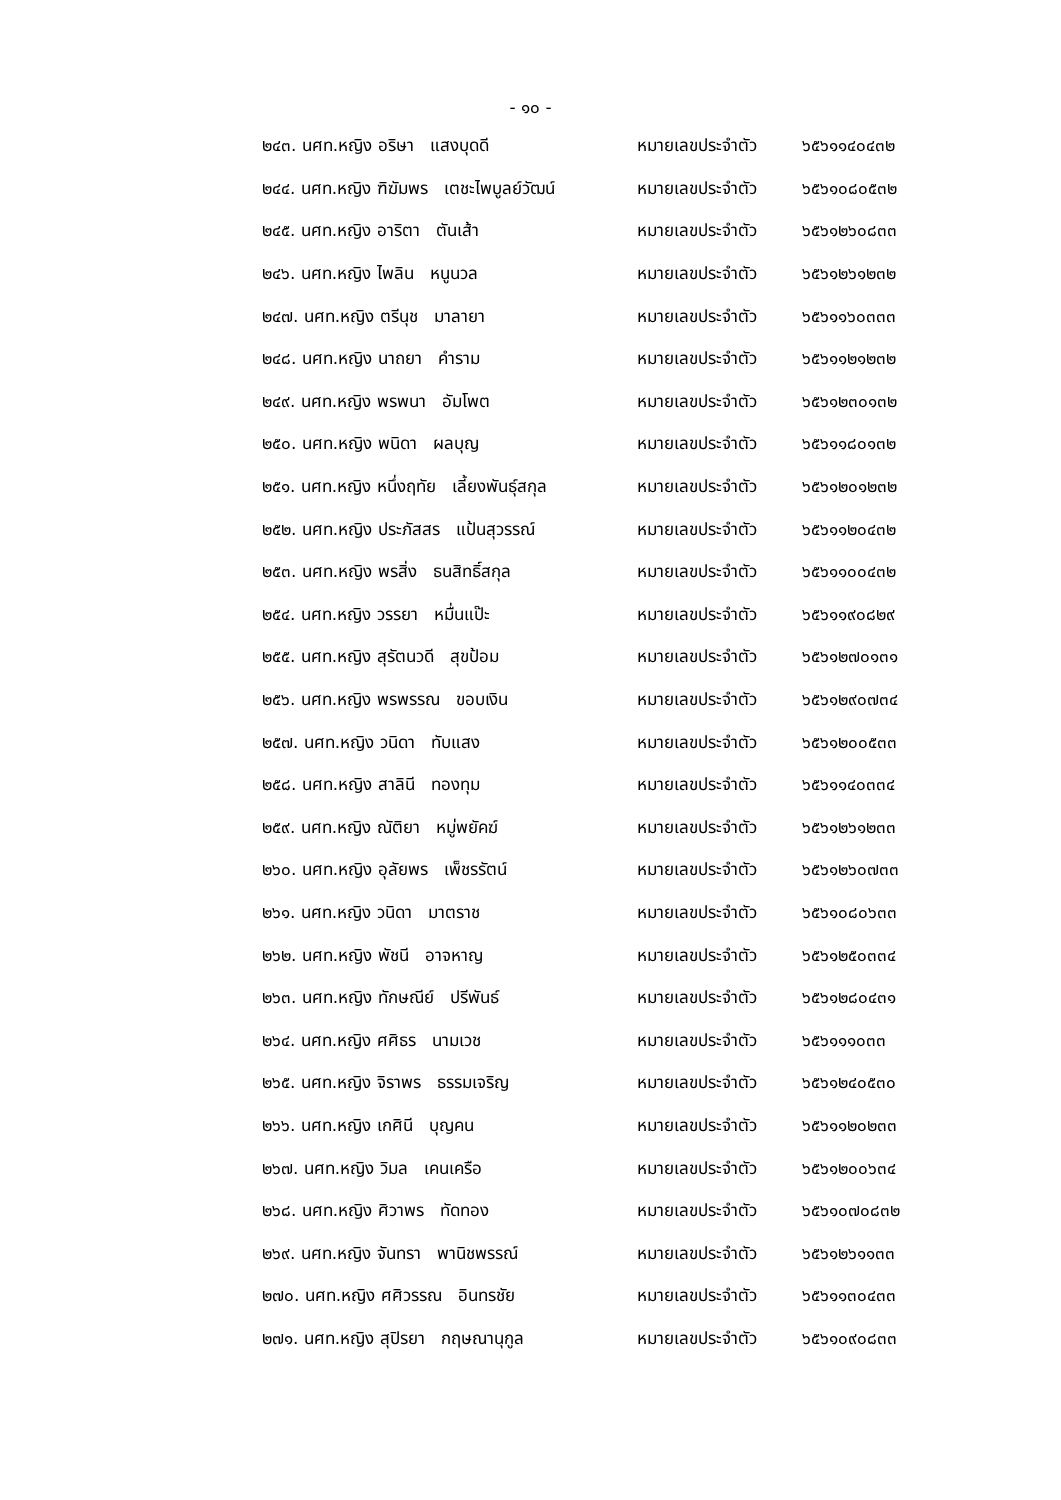- ๑๐ -
๒๔๓. นศท.หญิง อริษา แสงบุดดี หมายเลขประจำตัว ๖๕๖๑๑๔๐๔๓๒
๒๔๔. นศท.หญิง ฑิฆัมพร เตชะไพบูลย์วัฒน์ หมายเลขประจำตัว ๖๕๖๑๐๘๐๕๓๒
๒๔๕. นศท.หญิง อาริตา ตันเส้า หมายเลขประจำตัว ๖๕๖๑๒๖๐๘๓๓
๒๔๖. นศท.หญิง ไพลิน หนูนวล หมายเลขประจำตัว ๖๕๖๑๒๖๑๒๓๒
๒๔๗. นศท.หญิง ตรีนุช มาลายา หมายเลขประจำตัว ๖๕๖๑๑๖๐๓๓๓
๒๔๘. นศท.หญิง นาถยา คำราม หมายเลขประจำตัว ๖๕๖๑๑๒๑๒๓๒
๒๔๙. นศท.หญิง พรพนา อัมโพต หมายเลขประจำตัว ๖๕๖๑๒๓๐๑๓๒
๒๕๐. นศท.หญิง พนิดา ผลบุญ หมายเลขประจำตัว ๖๕๖๑๑๘๐๑๓๒
๒๕๑. นศท.หญิง หนึ่งฤทัย เลี้ยงพันธุ์สกุล หมายเลขประจำตัว ๖๕๖๑๒๐๑๒๓๒
๒๕๒. นศท.หญิง ประภัสสร แป้นสุวรรณ์ หมายเลขประจำตัว ๖๕๖๑๑๒๐๔๓๒
๒๕๓. นศท.หญิง พรสิ่ง ธนสิทธิ์สกุล หมายเลขประจำตัว ๖๕๖๑๑๐๐๔๓๒
๒๕๔. นศท.หญิง วรรยา หมื่นแป๊ะ หมายเลขประจำตัว ๖๕๖๑๑๙๐๘๒๙
๒๕๕. นศท.หญิง สุรัตนวดี สุขป้อม หมายเลขประจำตัว ๖๕๖๑๒๗๐๑๓๑
๒๕๖. นศท.หญิง พรพรรณ ขอบเงิน หมายเลขประจำตัว ๖๕๖๑๒๙๐๗๓๔
๒๕๗. นศท.หญิง วนิดา ทับแสง หมายเลขประจำตัว ๖๕๖๑๒๐๐๕๓๓
๒๕๘. นศท.หญิง สาลินี ทองทุม หมายเลขประจำตัว ๖๕๖๑๑๔๐๓๓๔
๒๕๙. นศท.หญิง ณัติยา หมู่พยัคฆ์ หมายเลขประจำตัว ๖๕๖๑๒๖๑๒๓๓
๒๖๐. นศท.หญิง อุลัยพร เพ็ชรรัตน์ หมายเลขประจำตัว ๖๕๖๑๒๖๐๗๓๓
๒๖๑. นศท.หญิง วนิดา มาตราช หมายเลขประจำตัว ๖๕๖๑๐๘๐๖๓๓
๒๖๒. นศท.หญิง พัชนี อาจหาญ หมายเลขประจำตัว ๖๕๖๑๒๕๐๓๓๔
๒๖๓. นศท.หญิง ทักษณีย์ ปรีพันธ์ หมายเลขประจำตัว ๖๕๖๑๒๘๐๔๓๑
๒๖๔. นศท.หญิง ศศิธร นามเวช หมายเลขประจำตัว ๖๕๖๑๑๑๐๓๓
๒๖๕. นศท.หญิง จิราพร ธรรมเจริญ หมายเลขประจำตัว ๖๕๖๑๒๔๐๕๓๐
๒๖๖. นศท.หญิง เกศินี บุญคน หมายเลขประจำตัว ๖๕๖๑๑๒๐๒๓๓
๒๖๗. นศท.หญิง วิมล เคนเครือ หมายเลขประจำตัว ๖๕๖๑๒๐๐๖๓๔
๒๖๘. นศท.หญิง ศิวาพร ทัดทอง หมายเลขประจำตัว ๖๕๖๑๐๗๐๘๓๒
๒๖๙. นศท.หญิง จันทรา พานิชพรรณ์ หมายเลขประจำตัว ๖๕๖๑๒๖๑๑๓๓
๒๗๐. นศท.หญิง ศศิวรรณ อินทรชัย หมายเลขประจำตัว ๖๕๖๑๑๓๐๔๓๓
๒๗๑. นศท.หญิง สุปิรยา กฤษณานุกูล หมายเลขประจำตัว ๖๕๖๑๐๙๐๘๓๓